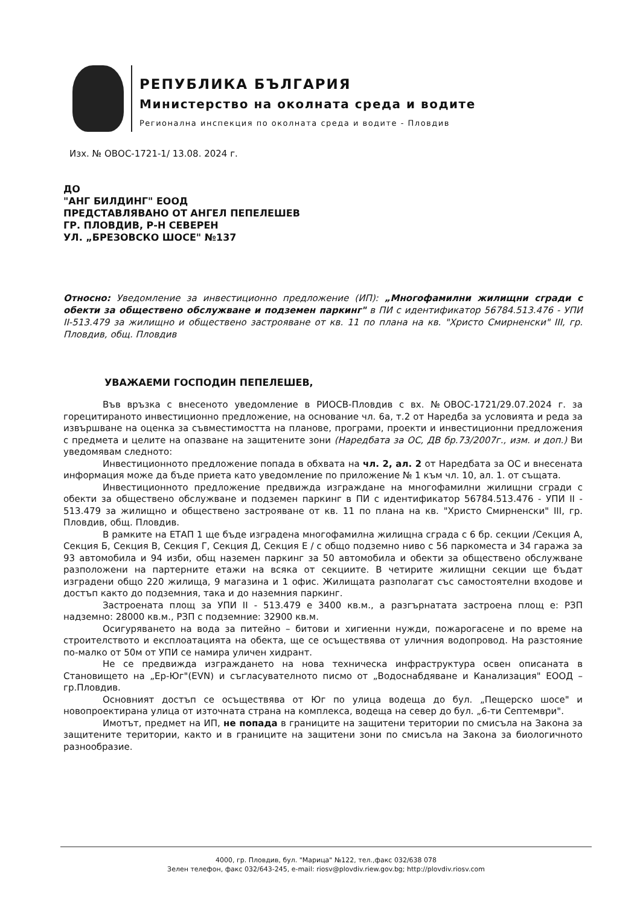РЕПУБЛИКА БЪЛГАРИЯ
Министерство на околната среда и водите
Регионална инспекция по околната среда и водите - Пловдив
Изх. № ОВОС-1721-1/ 13.08. 2024 г.
ДО
"АНГ БИЛДИНГ" ЕООД
ПРЕДСТАВЛЯВАНО ОТ АНГЕЛ ПЕПЕЛЕШЕВ
ГР. ПЛОВДИВ, Р-Н СЕВЕРЕН
УЛ. „БРЕЗОВСКО ШОСЕ" №137
Относно: Уведомление за инвестиционно предложение (ИП): „Многофамилни жилищни сгради с обекти за обществено обслужване и подземен паркинг" в ПИ с идентификатор 56784.513.476 - УПИ II-513.479 за жилищно и обществено застрояване от кв. 11 по плана на кв. "Христо Смирненски" III, гр. Пловдив, общ. Пловдив
УВАЖАЕМИ ГОСПОДИН ПЕПЕЛЕШЕВ,
Във връзка с внесеното уведомление в РИОСВ-Пловдив с вх. №ОВОС-1721/29.07.2024 г. за горецитираното инвестиционно предложение, на основание чл. 6а, т.2 от Наредба за условията и реда за извършване на оценка за съвместимостта на планове, програми, проекти и инвестиционни предложения с предмета и целите на опазване на защитените зони (Наредбата за ОС, ДВ бр.73/2007г., изм. и доп.) Ви уведомявам следното:
Инвестиционното предложение попада в обхвата на чл. 2, ал. 2 от Наредбата за ОС и внесената информация може да бъде приета като уведомление по приложение № 1 към чл. 10, ал. 1. от същата.
Инвестиционното предложение предвижда изграждане на многофамилни жилищни сгради с обекти за обществено обслужване и подземен паркинг в ПИ с идентификатор 56784.513.476 - УПИ II - 513.479 за жилищно и обществено застрояване от кв. 11 по плана на кв. "Христо Смирненски" III, гр. Пловдив, общ. Пловдив.
В рамките на ЕТАП 1 ще бъде изградена многофамилна жилищна сграда с 6 бр. секции /Секция А, Секция Б, Секция В, Секция Г, Секция Д, Секция Е / с общо подземно ниво с 56 паркоместа и 34 гаража за 93 автомобила и 94 изби, общ наземен паркинг за 50 автомобила и обекти за обществено обслужване разположени на партерните етажи на всяка от секциите. В четирите жилищни секции ще бъдат изградени общо 220 жилища, 9 магазина и 1 офис. Жилищата разполагат със самостоятелни входове и достъп както до подземния, така и до наземния паркинг.
Застроената площ за УПИ II - 513.479 е 3400 кв.м., а разгърнатата застроена площ е: РЗП надземно: 28000 кв.м., РЗП с подземние: 32900 кв.м.
Осигуряването на вода за питейно – битови и хигиенни нужди, пожарогасене и по време на строителството и експлоатацията на обекта, ще се осъществява от уличния водопровод. На разстояние по-малко от 50м от УПИ се намира уличен хидрант.
Не се предвижда изграждането на нова техническа инфраструктура освен описаната в Становището на „Ер-Юг"(EVN) и съгласувателното писмо от „Водоснабдяване и Канализация" ЕООД – гр.Пловдив.
Основният достъп се осъществява от Юг по улица водеща до бул. „Пещерско шосе" и новопроектирана улица от източната страна на комплекса, водеща на север до бул. „6-ти Септември".
Имотът, предмет на ИП, не попада в границите на защитени територии по смисъла на Закона за защитените територии, както и в границите на защитени зони по смисъла на Закона за биологичното разнообразие.
4000, гр. Пловдив, бул. "Марица" №122, тел.,факс 032/638 078
Зелен телефон, факс 032/643-245, e-mail: riosv@plovdiv.riew.gov.bg; http://plovdiv.riosv.com